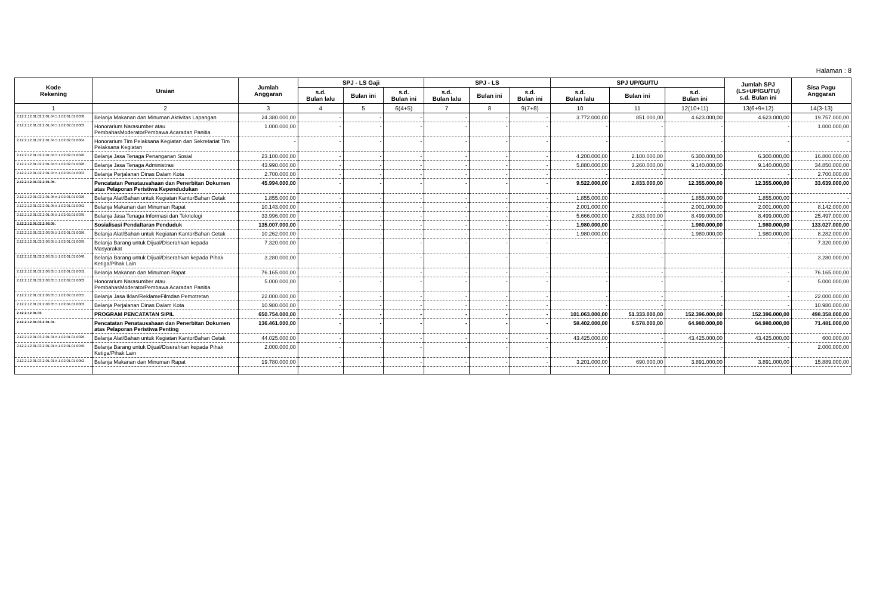Halaman : 8
| Kode Rekening | Uraian | Jumlah Anggaran | SPJ - LS Gaji | | | SPJ - LS | | | SPJ UP/GU/TU | | | Jumlah SPJ (LS+UP/GU/TU) s.d. Bulan ini | Sisa Pagu Anggaran |
| --- | --- | --- | --- | --- | --- | --- | --- | --- | --- | --- | --- | --- | --- |
| | | | s.d. Bulan lalu | Bulan ini | s.d. Bulan ini | s.d. Bulan lalu | Bulan ini | s.d. Bulan ini | s.d. Bulan lalu | Bulan ini | s.d. Bulan ini | | |
| 1 | 2 | 3 | 4 | 5 | 6(4+5) | 7 | 8 | 9(7+8) | 10 | 11 | 12(10+11) | 13(6+9+12) | 14(3-13) |
| 2.12.2.12.01.02.2.01.04.5.1.02.01.01.0058. | Belanja Makanan dan Minuman Aktivitas Lapangan | 24.380.000,00 | - | - | - | - | - | - | 3.772.000,00 | 851.000,00 | 4.623.000,00 | 4.623.000,00 | 19.757.000,00 |
| 2.12.2.12.01.02.2.01.04.5.1.02.02.01.0003. | Honorarium Narasumber atau PembahasModeratorPembawa Acaradan Panitia | 1.000.000,00 | - | - | - | - | - | - | - | - | - | - | 1.000.000,00 |
| 2.12.2.12.01.02.2.01.04.5.1.02.02.01.0004. | Honorarium Tim Pelaksana Kegiatan dan Sekretariat Tim Pelaksana Kegiatan | - | - | - | - | - | - | - | - | - | - | - | - |
| 2.12.2.12.01.02.2.01.04.5.1.02.02.01.0020. | Belanja Jasa Tenaga Penanganan Sosial | 23.100.000,00 | - | - | - | - | - | - | 4.200.000,00 | 2.100.000,00 | 6.300.000,00 | 6.300.000,00 | 16.800.000,00 |
| 2.12.2.12.01.02.2.01.04.5.1.02.02.01.0026. | Belanja Jasa Tenaga Administrasi | 43.990.000,00 | - | - | - | - | - | - | 5.880.000,00 | 3.260.000,00 | 9.140.000,00 | 9.140.000,00 | 34.850.000,00 |
| 2.12.2.12.01.02.2.01.04.5.1.02.04.01.0003. | Belanja Perjalanan Dinas Dalam Kota | 2.700.000,00 | - | - | - | - | - | - | - | - | - | - | 2.700.000,00 |
| 2.12.2.12.01.02.2.01.05. | Pencatatan Penatausahaan dan Penerbitan Dokumen atas Pelaporan Peristiwa Kependudukan | 45.994.000,00 | - | - | - | - | - | - | 9.522.000,00 | 2.833.000,00 | 12.355.000,00 | 12.355.000,00 | 33.639.000,00 |
| 2.12.2.12.01.02.2.01.05.5.1.02.01.01.0026. | Belanja Alat/Bahan untuk Kegiatan KantorBahan Cetak | 1.855.000,00 | - | - | - | - | - | - | 1.855.000,00 | - | 1.855.000,00 | 1.855.000,00 | - |
| 2.12.2.12.01.02.2.01.05.5.1.02.01.01.0052. | Belanja Makanan dan Minuman Rapat | 10.143.000,00 | - | - | - | - | - | - | 2.001.000,00 | - | 2.001.000,00 | 2.001.000,00 | 8.142.000,00 |
| 2.12.2.12.01.02.2.01.05.5.1.02.02.01.0039. | Belanja Jasa Tenaga Informasi dan Teknologi | 33.996.000,00 | - | - | - | - | - | - | 5.666.000,00 | 2.833.000,00 | 8.499.000,00 | 8.499.000,00 | 25.497.000,00 |
| 2.12.2.12.01.02.2.03.05. | Sosialisasi Pendaftaran Penduduk | 135.007.000,00 | - | - | - | - | - | - | 1.980.000,00 | - | 1.980.000,00 | 1.980.000,00 | 133.027.000,00 |
| 2.12.2.12.01.02.2.03.05.5.1.02.01.01.0026. | Belanja Alat/Bahan untuk Kegiatan KantorBahan Cetak | 10.262.000,00 | - | - | - | - | - | - | 1.980.000,00 | - | 1.980.000,00 | 1.980.000,00 | 8.282.000,00 |
| 2.12.2.12.01.02.2.03.05.5.1.02.01.01.0039. | Belanja Barang untuk Dijual/Diserahkan kepada Masyarakat | 7.320.000,00 | - | - | - | - | - | - | - | - | - | - | 7.320.000,00 |
| 2.12.2.12.01.02.2.03.05.5.1.02.01.01.0040. | Belanja Barang untuk Dijual/Diserahkan kepada Pihak Ketiga/Pihak Lain | 3.280.000,00 | - | - | - | - | - | - | - | - | - | - | 3.280.000,00 |
| 2.12.2.12.01.02.2.03.05.5.1.02.01.01.0052. | Belanja Makanan dan Minuman Rapat | 76.165.000,00 | - | - | - | - | - | - | - | - | - | - | 76.165.000,00 |
| 2.12.2.12.01.02.2.03.05.5.1.02.02.01.0003. | Honorarium Narasumber atau PembahasModeratorPembawa Acaradan Panitia | 5.000.000,00 | - | - | - | - | - | - | - | - | - | - | 5.000.000,00 |
| 2.12.2.12.01.02.2.03.05.5.1.02.02.01.0055. | Belanja Jasa Iklan/ReklameFilmdan Pemotretan | 22.000.000,00 | - | - | - | - | - | - | - | - | - | - | 22.000.000,00 |
| 2.12.2.12.01.02.2.03.05.5.1.02.04.01.0003. | Belanja Perjalanan Dinas Dalam Kota | 10.980.000,00 | - | - | - | - | - | - | - | - | - | - | 10.980.000,00 |
| 2.12.2.12.01.03. | PROGRAM PENCATATAN SIPIL | 650.754.000,00 | - | - | - | - | - | - | 101.063.000,00 | 51.333.000,00 | 152.396.000,00 | 152.396.000,00 | 498.358.000,00 |
| 2.12.2.12.01.03.2.01.01. | Pencatatan Penatausahaan dan Penerbitan Dokumen atas Pelaporan Peristiwa Penting | 136.461.000,00 | - | - | - | - | - | - | 58.402.000,00 | 6.578.000,00 | 64.980.000,00 | 64.980.000,00 | 71.481.000,00 |
| 2.12.2.12.01.03.2.01.01.5.1.02.01.01.0026. | Belanja Alat/Bahan untuk Kegiatan KantorBahan Cetak | 44.025.000,00 | - | - | - | - | - | - | 43.425.000,00 | - | 43.425.000,00 | 43.425.000,00 | 600.000,00 |
| 2.12.2.12.01.03.2.01.01.5.1.02.01.01.0040. | Belanja Barang untuk Dijual/Diserahkan kepada Pihak Ketiga/Pihak Lain | 2.000.000,00 | - | - | - | - | - | - | - | - | - | - | 2.000.000,00 |
| 2.12.2.12.01.03.2.01.01.5.1.02.01.01.0052. | Belanja Makanan dan Minuman Rapat | 19.780.000,00 | - | - | - | - | - | - | 3.201.000,00 | 690.000,00 | 3.891.000,00 | 3.891.000,00 | 15.889.000,00 |